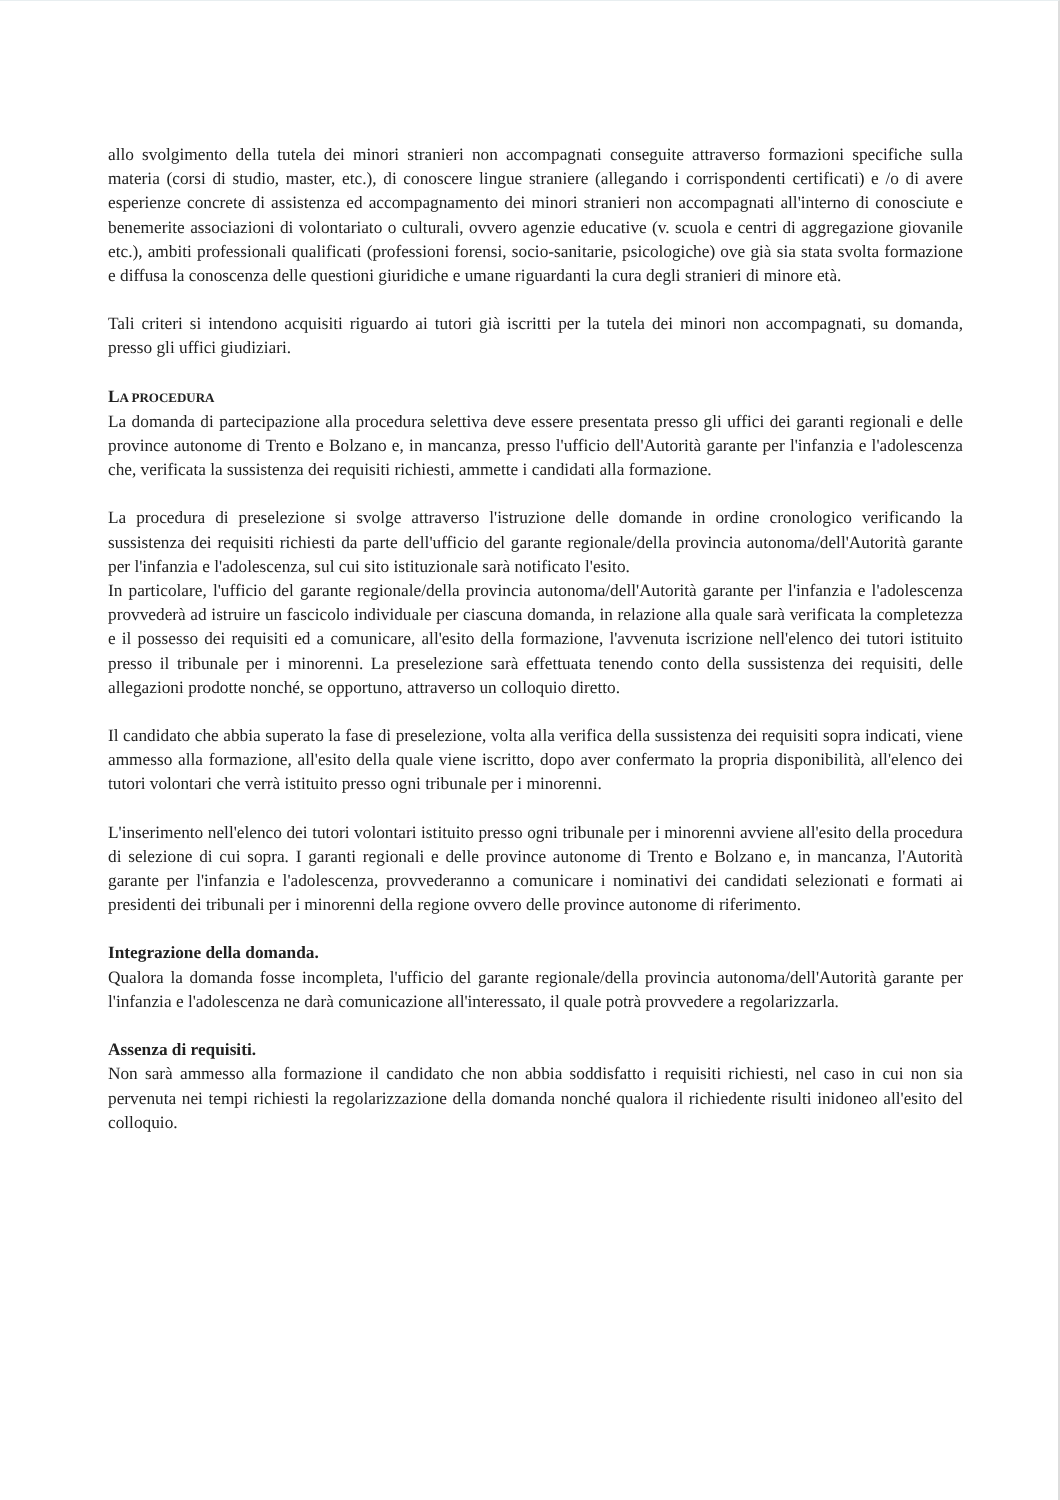allo svolgimento della tutela dei minori stranieri non accompagnati conseguite attraverso formazioni specifiche sulla materia (corsi di studio, master, etc.), di conoscere lingue straniere (allegando i corrispondenti certificati) e /o di avere esperienze concrete di assistenza ed accompagnamento dei minori stranieri non accompagnati all'interno di conosciute e benemerite associazioni di volontariato o culturali, ovvero agenzie educative (v. scuola e centri di aggregazione giovanile etc.), ambiti professionali qualificati (professioni forensi, socio-sanitarie, psicologiche) ove già sia stata svolta formazione e diffusa la conoscenza delle questioni giuridiche e umane riguardanti la cura degli stranieri di minore età.
Tali criteri si intendono acquisiti riguardo ai tutori già iscritti per la tutela dei minori non accompagnati, su domanda, presso gli uffici giudiziari.
LA PROCEDURA
La domanda di partecipazione alla procedura selettiva deve essere presentata presso gli uffici dei garanti regionali e delle province autonome di Trento e Bolzano e, in mancanza, presso l'ufficio dell'Autorità garante per l'infanzia e l'adolescenza che, verificata la sussistenza dei requisiti richiesti, ammette i candidati alla formazione.
La procedura di preselezione si svolge attraverso l'istruzione delle domande in ordine cronologico verificando la sussistenza dei requisiti richiesti da parte dell'ufficio del garante regionale/della provincia autonoma/dell'Autorità garante per l'infanzia e l'adolescenza, sul cui sito istituzionale sarà notificato l'esito.
In particolare, l'ufficio del garante regionale/della provincia autonoma/dell'Autorità garante per l'infanzia e l'adolescenza provvederà ad istruire un fascicolo individuale per ciascuna domanda, in relazione alla quale sarà verificata la completezza e il possesso dei requisiti ed a comunicare, all'esito della formazione, l'avvenuta iscrizione nell'elenco dei tutori istituito presso il tribunale per i minorenni. La preselezione sarà effettuata tenendo conto della sussistenza dei requisiti, delle allegazioni prodotte nonché, se opportuno, attraverso un colloquio diretto.
Il candidato che abbia superato la fase di preselezione, volta alla verifica della sussistenza dei requisiti sopra indicati, viene ammesso alla formazione, all'esito della quale viene iscritto, dopo aver confermato la propria disponibilità, all'elenco dei tutori volontari che verrà istituito presso ogni tribunale per i minorenni.
L'inserimento nell'elenco dei tutori volontari istituito presso ogni tribunale per i minorenni avviene all'esito della procedura di selezione di cui sopra. I garanti regionali e delle province autonome di Trento e Bolzano e, in mancanza, l'Autorità garante per l'infanzia e l'adolescenza, provvederanno a comunicare i nominativi dei candidati selezionati e formati ai presidenti dei tribunali per i minorenni della regione ovvero delle province autonome di riferimento.
Integrazione della domanda.
Qualora la domanda fosse incompleta, l'ufficio del garante regionale/della provincia autonoma/dell'Autorità garante per l'infanzia e l'adolescenza ne darà comunicazione all'interessato, il quale potrà provvedere a regolarizzarla.
Assenza di requisiti.
Non sarà ammesso alla formazione il candidato che non abbia soddisfatto i requisiti richiesti, nel caso in cui non sia pervenuta nei tempi richiesti la regolarizzazione della domanda nonché qualora il richiedente risulti inidoneo all'esito del colloquio.